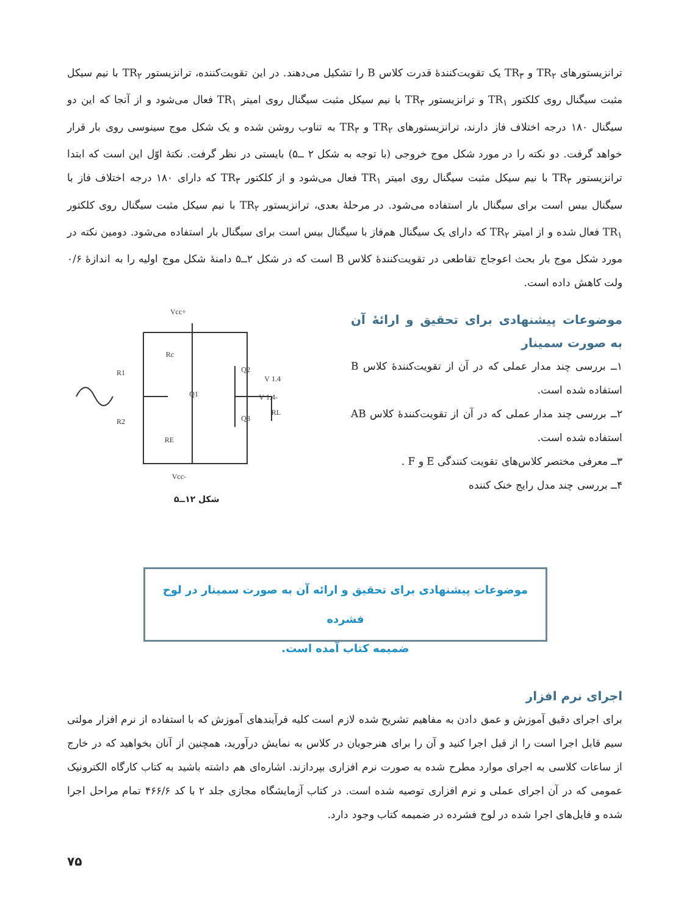ترانزیستورهای TR<sub>۲</sub> و TR<sub>۳</sub> یک تقویت‌کنندهٔ قدرت کلاس B را تشکیل می‌دهند. در این تقویت‌کننده، ترانزیستور TR<sub>۲</sub> با نیم سیکل مثبت سیگنال روی کلکتور TR<sub>۱</sub> و ترانزیستور TR<sub>۳</sub> با نیم سیکل مثبت سیگنال روی امیتر TR<sub>۱</sub> فعال می‌شود و از آنجا که این دو سیگنال ۱۸۰ درجه اختلاف فاز دارند، ترانزیستورهای TR<sub>۲</sub> و TR<sub>۳</sub> به تناوب روشن شده و یک شکل موج سینوسی روی بار قرار خواهد گرفت. دو نکته را در مورد شکل موج خروجی (با توجه به شکل ۲ ــ۵) بایستی در نظر گرفت. نکتهٔ اوّل این است که ابتدا ترانزیستور TR<sub>۳</sub> با نیم سیکل مثبت سیگنال روی امیتر TR<sub>۱</sub> فعال می‌شود و از کلکتور TR<sub>۳</sub> که دارای ۱۸۰ درجه اختلاف فاز با سیگنال بیس است برای سیگنال بار استفاده می‌شود. در مرحلهٔ بعدی، ترانزیستور TR<sub>۲</sub> با نیم سیکل مثبت سیگنال روی کلکتور TR<sub>۱</sub> فعال شده و از امیتر TR<sub>۲</sub> که دارای یک سیگنال هم‌فاز با سیگنال بیس است برای سیگنال بار استفاده می‌شود. دومین نکته در مورد شکل موج بار بحث اعوجاج تقاطعی در تقویت‌کنندهٔ کلاس B است که در شکل ۲ــ۵ دامنهٔ شکل موج اولیه را به اندازهٔ ۰/۶ ولت کاهش داده است.
موضوعات پیشنهادی برای تحقیق و ارائهٔ آن به صورت سمینار
۱ــ بررسی چند مدار عملی که در آن از تقویت‌کنندهٔ کلاس B استفاده شده است.
۲ــ بررسی چند مدار عملی که در آن از تقویت‌کنندهٔ کلاس AB استفاده شده است.
۳ــ معرفی مختصر کلاس‌های تقویت کنندگی E و F .
۴ــ بررسی چند مدل رایج خنک کننده
+Vcc
-Vcc
R1
R2
Rc
RE
Q1
Q2
Q3
RL
1.4 V
-1.4 V
شکل ۱۲ــ۵
موضوعات پیشنهادی برای تحقیق و ارائه آن به صورت سمینار در لوح فشرده
ضمیمه کتاب آمده است.
اجرای نرم افزار
برای اجرای دقیق آموزش و عمق دادن به مفاهیم تشریح شده لازم است کلیه فرآیندهای آموزش که با استفاده از نرم افزار مولتی سیم قابل اجرا است را از قبل اجرا کنید و آن را برای هنرجویان در کلاس به نمایش درآورید، همچنین از آنان بخواهید که در خارج از ساعات کلاسی به اجرای موارد مطرح شده به صورت نرم افزاری بپردازند. اشاره‌ای هم داشته باشید به کتاب کارگاه الکترونیک عمومی که در آن اجرای عملی و نرم افزاری توصیه شده است. در کتاب آزمایشگاه مجازی جلد ۲ با کد ۴۶۶/۶ تمام مراحل اجرا شده و فایل‌های اجرا شده در لوح فشرده در ضمیمه کتاب وجود دارد.
۷۵